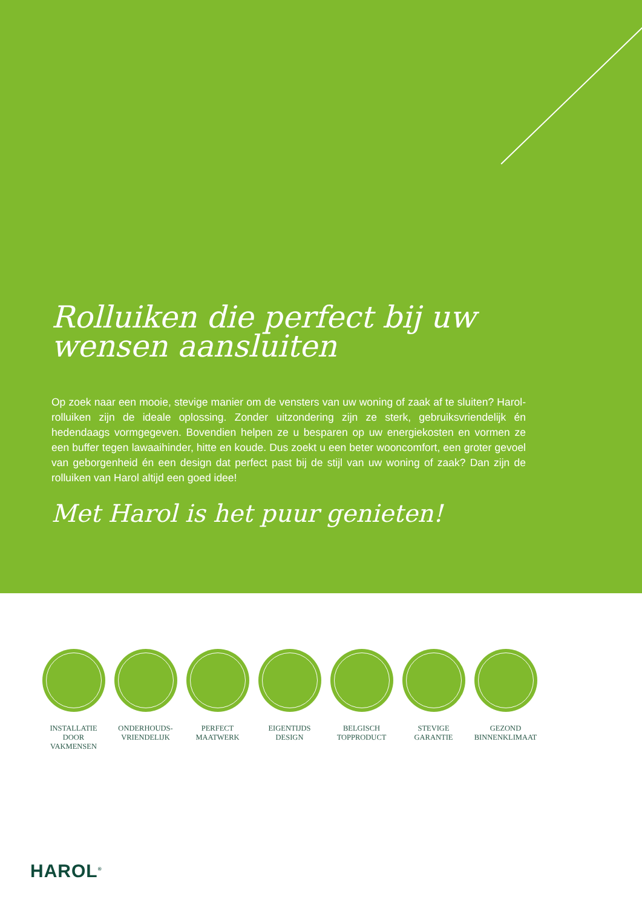Rolluiken die perfect bij uw wensen aansluiten
Op zoek naar een mooie, stevige manier om de vensters van uw woning of zaak af te sluiten? Harol-rolluiken zijn de ideale oplossing. Zonder uitzondering zijn ze sterk, gebruiksvriendelijk én hedendaags vormgegeven. Bovendien helpen ze u besparen op uw energiekosten en vormen ze een buffer tegen lawaaihinder, hitte en koude. Dus zoekt u een beter wooncomfort, een groter gevoel van geborgenheid én een design dat perfect past bij de stijl van uw woning of zaak? Dan zijn de rolluiken van Harol altijd een goed idee!
Met Harol is het puur genieten!
INSTALLATIE
DOOR
VAKMENSEN
ONDERHOUDS-
VRIENDELIJK
PERFECT
MAATWERK
EIGENTIJDS
DESIGN
BELGISCH
TOPPRODUCT
STEVIGE
GARANTIE
GEZOND
BINNENKLIMAAT
HAROL<sup>®</sup>